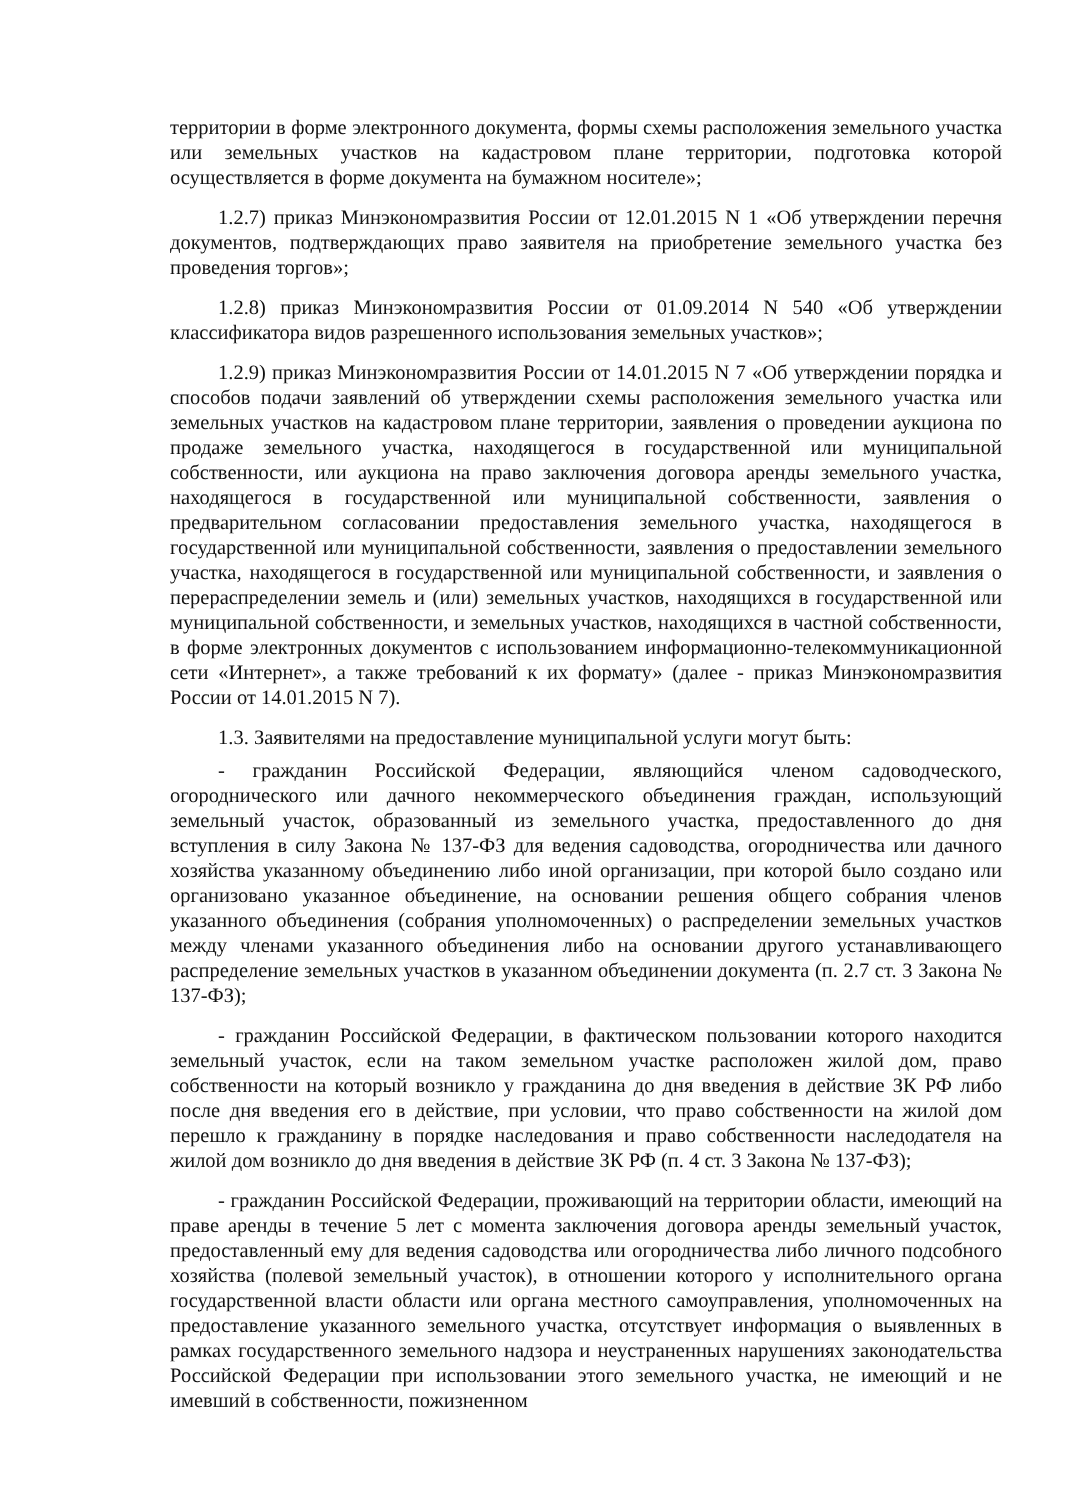территории в форме электронного документа, формы схемы расположения земельного участка или земельных участков на кадастровом плане территории, подготовка которой осуществляется в форме документа на бумажном носителе»;
1.2.7) приказ Минэкономразвития России от 12.01.2015 N 1 «Об утверждении перечня документов, подтверждающих право заявителя на приобретение земельного участка без проведения торгов»;
1.2.8) приказ Минэкономразвития России от 01.09.2014 N 540 «Об утверждении классификатора видов разрешенного использования земельных участков»;
1.2.9) приказ Минэкономразвития России от 14.01.2015 N 7 «Об утверждении порядка и способов подачи заявлений об утверждении схемы расположения земельного участка или земельных участков на кадастровом плане территории, заявления о проведении аукциона по продаже земельного участка, находящегося в государственной или муниципальной собственности, или аукциона на право заключения договора аренды земельного участка, находящегося в государственной или муниципальной собственности, заявления о предварительном согласовании предоставления земельного участка, находящегося в государственной или муниципальной собственности, заявления о предоставлении земельного участка, находящегося в государственной или муниципальной собственности, и заявления о перераспределении земель и (или) земельных участков, находящихся в государственной или муниципальной собственности, и земельных участков, находящихся в частной собственности, в форме электронных документов с использованием информационно-телекоммуникационной сети «Интернет», а также требований к их формату» (далее - приказ Минэкономразвития России от 14.01.2015 N 7).
1.3. Заявителями на предоставление муниципальной услуги могут быть:
- гражданин Российской Федерации, являющийся членом садоводческого, огороднического или дачного некоммерческого объединения граждан, использующий земельный участок, образованный из земельного участка, предоставленного до дня вступления в силу Закона № 137-ФЗ для ведения садоводства, огородничества или дачного хозяйства указанному объединению либо иной организации, при которой было создано или организовано указанное объединение, на основании решения общего собрания членов указанного объединения (собрания уполномоченных) о распределении земельных участков между членами указанного объединения либо на основании другого устанавливающего распределение земельных участков в указанном объединении документа (п. 2.7 ст. 3 Закона № 137-ФЗ);
- гражданин Российской Федерации, в фактическом пользовании которого находится земельный участок, если на таком земельном участке расположен жилой дом, право собственности на который возникло у гражданина до дня введения в действие ЗК РФ либо после дня введения его в действие, при условии, что право собственности на жилой дом перешло к гражданину в порядке наследования и право собственности наследодателя на жилой дом возникло до дня введения в действие ЗК РФ (п. 4 ст. 3 Закона № 137-ФЗ);
- гражданин Российской Федерации, проживающий на территории области, имеющий на праве аренды в течение 5 лет с момента заключения договора аренды земельный участок, предоставленный ему для ведения садоводства или огородничества либо личного подсобного хозяйства (полевой земельный участок), в отношении которого у исполнительного органа государственной власти области или органа местного самоуправления, уполномоченных на предоставление указанного земельного участка, отсутствует информация о выявленных в рамках государственного земельного надзора и неустраненных нарушениях законодательства Российской Федерации при использовании этого земельного участка, не имеющий и не имевший в собственности, пожизненном